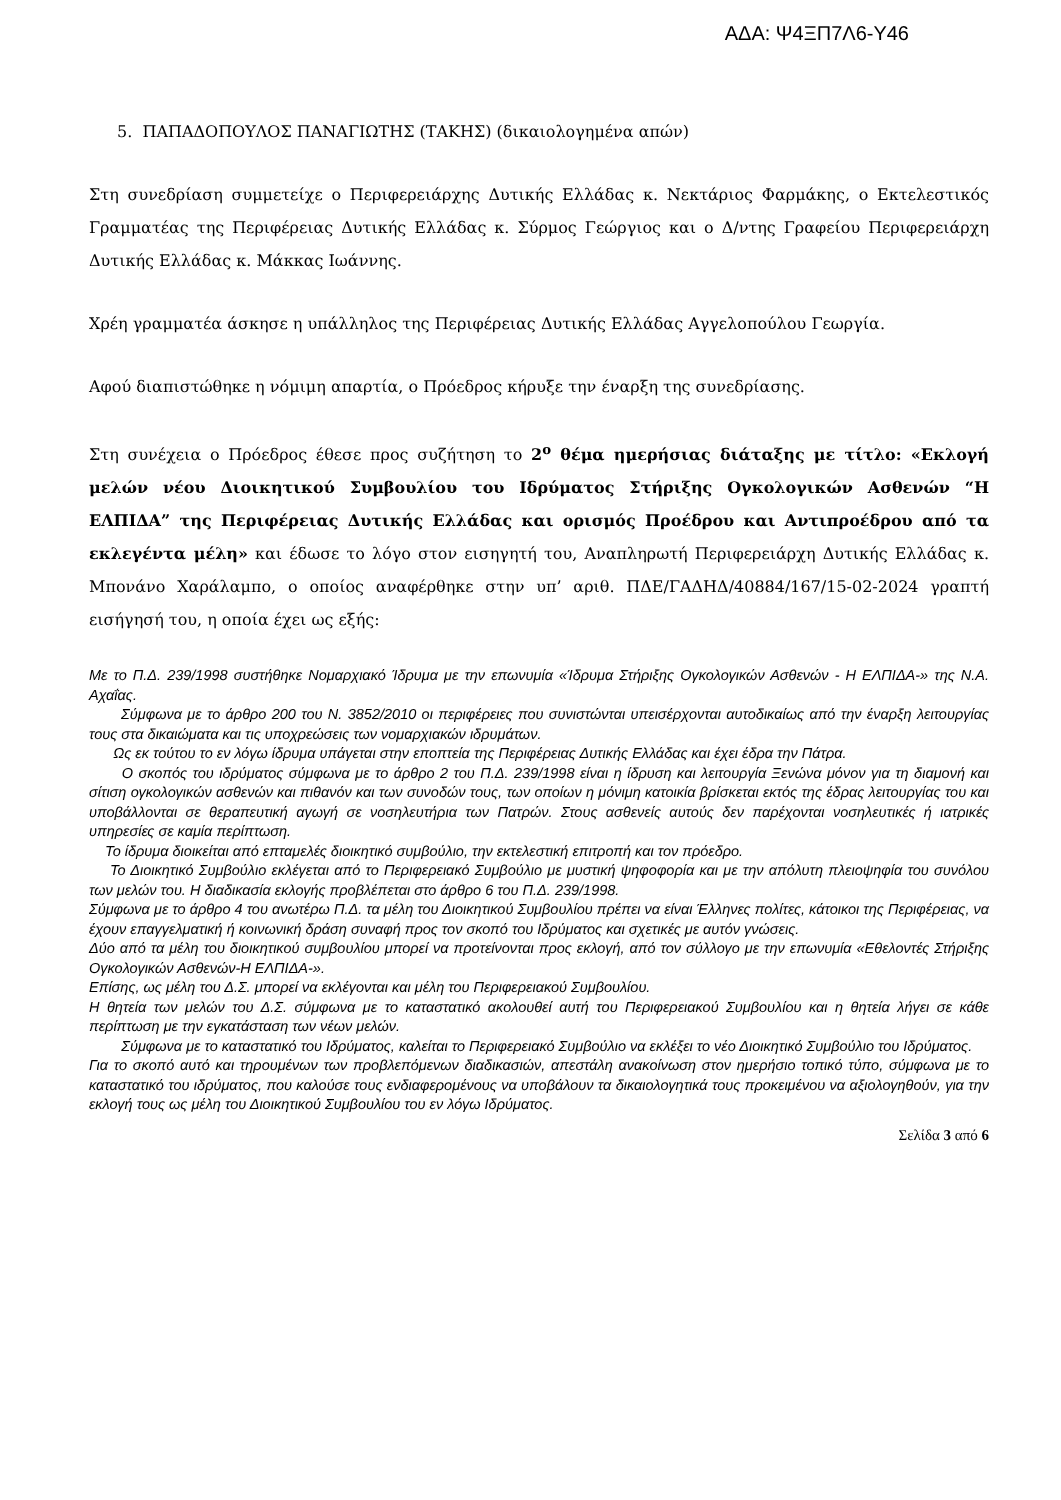ΑΔΑ: Ψ4ΞΠ7Λ6-Υ46
5. ΠΑΠΑΔΟΠΟΥΛΟΣ ΠΑΝΑΓΙΩΤΗΣ (ΤΑΚΗΣ) (δικαιολογημένα απών)
Στη συνεδρίαση συμμετείχε ο Περιφερειάρχης Δυτικής Ελλάδας κ. Νεκτάριος Φαρμάκης, ο Εκτελεστικός Γραμματέας της Περιφέρειας Δυτικής Ελλάδας κ. Σύρμος Γεώργιος και ο Δ/ντης Γραφείου Περιφερειάρχη Δυτικής Ελλάδας κ. Μάκκας Ιωάννης.
Χρέη γραμματέα άσκησε η υπάλληλος της Περιφέρειας Δυτικής Ελλάδας Αγγελοπούλου Γεωργία.
Αφού διαπιστώθηκε η νόμιμη απαρτία, ο Πρόεδρος κήρυξε την έναρξη της συνεδρίασης.
Στη συνέχεια ο Πρόεδρος έθεσε προς συζήτηση το 2<sup>ο</sup> θέμα ημερήσιας διάταξης με τίτλο: «Εκλογή μελών νέου Διοικητικού Συμβουλίου του Ιδρύματος Στήριξης Ογκολογικών Ασθενών “Η ΕΛΠΙΔΑ” της Περιφέρειας Δυτικής Ελλάδας και ορισμός Προέδρου και Αντιπροέδρου από τα εκλεγέντα μέλη» και έδωσε το λόγο στον εισηγητή του, Αναπληρωτή Περιφερειάρχη Δυτικής Ελλάδας κ. Μπονάνο Χαράλαμπο, ο οποίος αναφέρθηκε στην υπ’ αριθ. ΠΔΕ/ΓΑΔΗΔ/40884/167/15-02-2024 γραπτή εισήγησή του, η οποία έχει ως εξής:
Με το Π.Δ. 239/1998 συστήθηκε Νομαρχιακό Ίδρυμα με την επωνυμία «Ίδρυμα Στήριξης Ογκολογικών Ασθενών - Η ΕΛΠΙΔΑ-» της Ν.Α. Αχαΐας.
Σύμφωνα με το άρθρο 200 του Ν. 3852/2010 οι περιφέρειες που συνιστώνται υπεισέρχονται αυτοδικαίως από την έναρξη λειτουργίας τους στα δικαιώματα και τις υποχρεώσεις των νομαρχιακών ιδρυμάτων.
Ως εκ τούτου το εν λόγω ίδρυμα υπάγεται στην εποπτεία της Περιφέρειας Δυτικής Ελλάδας και έχει έδρα την Πάτρα.
Ο σκοπός του ιδρύματος σύμφωνα με το άρθρο 2 του Π.Δ. 239/1998 είναι η ίδρυση και λειτουργία Ξενώνα μόνον για τη διαμονή και σίτιση ογκολογικών ασθενών και πιθανόν και των συνοδών τους, των οποίων η μόνιμη κατοικία βρίσκεται εκτός της έδρας λειτουργίας του και υποβάλλονται σε θεραπευτική αγωγή σε νοσηλευτήρια των Πατρών. Στους ασθενείς αυτούς δεν παρέχονται νοσηλευτικές ή ιατρικές υπηρεσίες σε καμία περίπτωση.
Το ίδρυμα διοικείται από επταμελές διοικητικό συμβούλιο, την εκτελεστική επιτροπή και τον πρόεδρο.
Το Διοικητικό Συμβούλιο εκλέγεται από το Περιφερειακό Συμβούλιο με μυστική ψηφοφορία και με την απόλυτη πλειοψηφία του συνόλου των μελών του. Η διαδικασία εκλογής προβλέπεται στο άρθρο 6 του Π.Δ. 239/1998.
Σύμφωνα με το άρθρο 4 του ανωτέρω Π.Δ. τα μέλη του Διοικητικού Συμβουλίου πρέπει να είναι Έλληνες πολίτες, κάτοικοι της Περιφέρειας, να έχουν επαγγελματική ή κοινωνική δράση συναφή προς τον σκοπό του Ιδρύματος και σχετικές με αυτόν γνώσεις.
Δύο από τα μέλη του διοικητικού συμβουλίου μπορεί να προτείνονται προς εκλογή, από τον σύλλογο με την επωνυμία «Εθελοντές Στήριξης Ογκολογικών Ασθενών-Η ΕΛΠΙΔΑ-».
Επίσης, ως μέλη του Δ.Σ. μπορεί να εκλέγονται και μέλη του Περιφερειακού Συμβουλίου.
Η θητεία των μελών του Δ.Σ. σύμφωνα με το καταστατικό ακολουθεί αυτή του Περιφερειακού Συμβουλίου και η θητεία λήγει σε κάθε περίπτωση με την εγκατάσταση των νέων μελών.
Σύμφωνα με το καταστατικό του Ιδρύματος, καλείται το Περιφερειακό Συμβούλιο να εκλέξει το νέο Διοικητικό Συμβούλιο του Ιδρύματος.
Για το σκοπό αυτό και τηρουμένων των προβλεπόμενων διαδικασιών, απεστάλη ανακοίνωση στον ημερήσιο τοπικό τύπο, σύμφωνα με το καταστατικό του ιδρύματος, που καλούσε τους ενδιαφερομένους να υποβάλουν τα δικαιολογητικά τους προκειμένου να αξιολογηθούν, για την εκλογή τους ως μέλη του Διοικητικού Συμβουλίου του εν λόγω Ιδρύματος.
Σελίδα 3 από 6